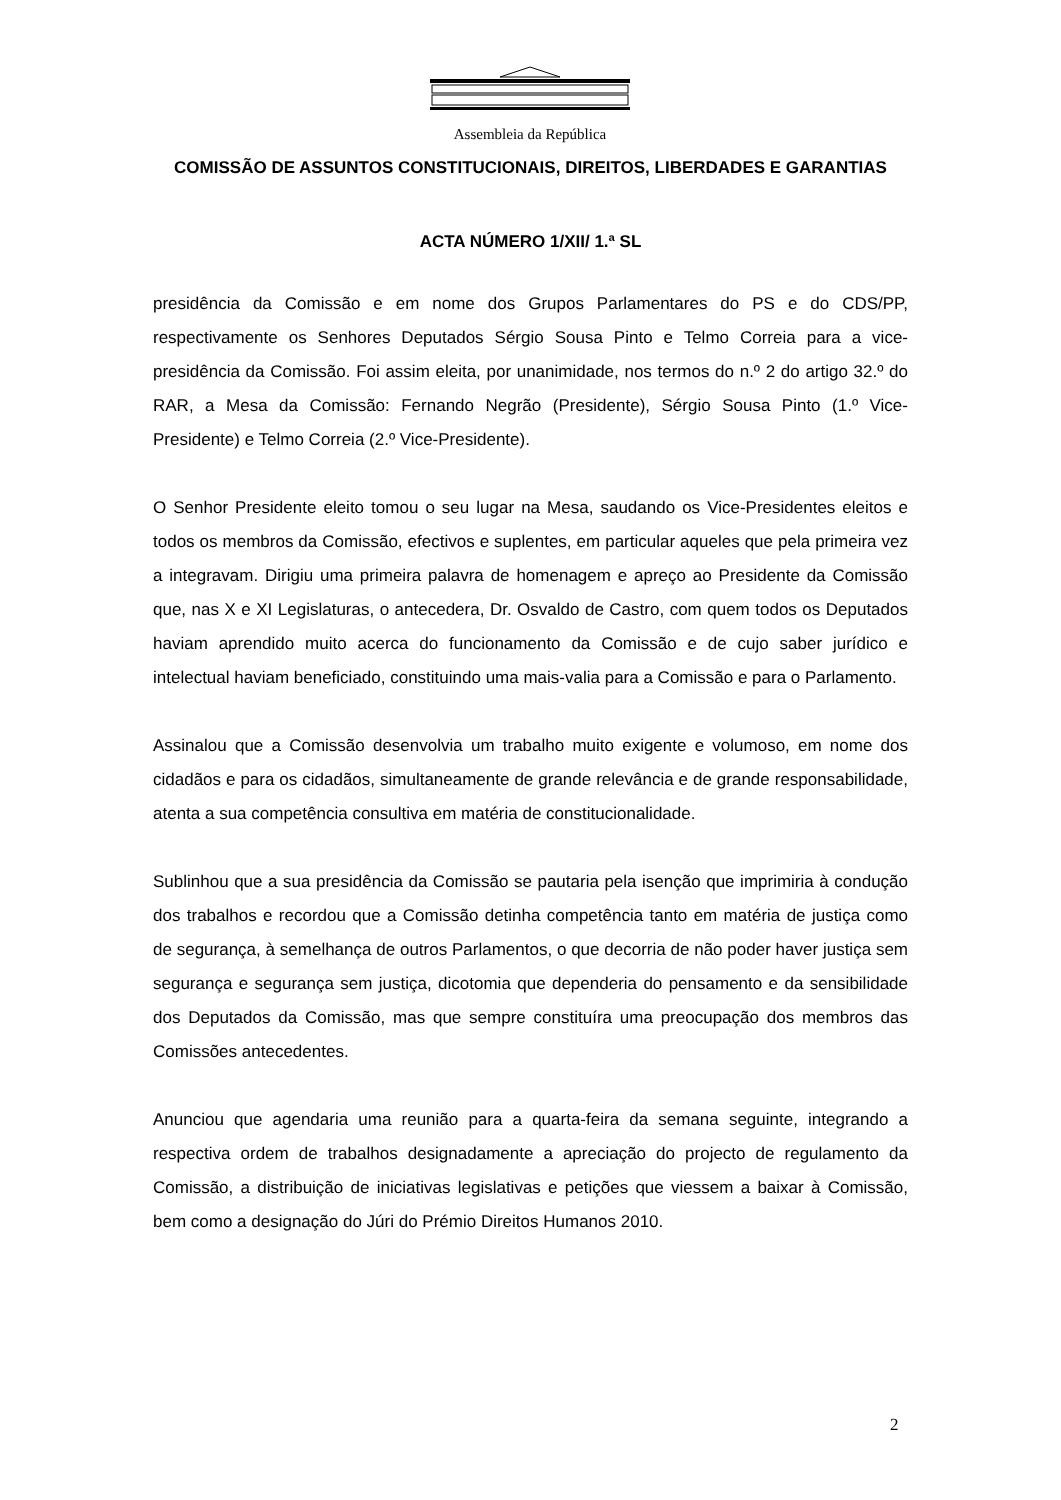Assembleia da República
COMISSÃO DE ASSUNTOS CONSTITUCIONAIS, DIREITOS, LIBERDADES E GARANTIAS
ACTA NÚMERO 1/XII/ 1.ª SL
presidência da Comissão e em nome dos Grupos Parlamentares do PS e do CDS/PP, respectivamente os Senhores Deputados Sérgio Sousa Pinto e Telmo Correia para a vice-presidência da Comissão. Foi assim eleita, por unanimidade, nos termos do n.º 2 do artigo 32.º do RAR, a Mesa da Comissão: Fernando Negrão (Presidente), Sérgio Sousa Pinto (1.º Vice-Presidente) e Telmo Correia (2.º Vice-Presidente).
O Senhor Presidente eleito tomou o seu lugar na Mesa, saudando os Vice-Presidentes eleitos e todos os membros da Comissão, efectivos e suplentes, em particular aqueles que pela primeira vez a integravam. Dirigiu uma primeira palavra de homenagem e apreço ao Presidente da Comissão que, nas X e XI Legislaturas, o antecedera, Dr. Osvaldo de Castro, com quem todos os Deputados haviam aprendido muito acerca do funcionamento da Comissão e de cujo saber jurídico e intelectual haviam beneficiado, constituindo uma mais-valia para a Comissão e para o Parlamento.
Assinalou que a Comissão desenvolvia um trabalho muito exigente e volumoso, em nome dos cidadãos e para os cidadãos, simultaneamente de grande relevância e de grande responsabilidade, atenta a sua competência consultiva em matéria de constitucionalidade.
Sublinhou que a sua presidência da Comissão se pautaria pela isenção que imprimiria à condução dos trabalhos e recordou que a Comissão detinha competência tanto em matéria de justiça como de segurança, à semelhança de outros Parlamentos, o que decorria de não poder haver justiça sem segurança e segurança sem justiça, dicotomia que dependeria do pensamento e da sensibilidade dos Deputados da Comissão, mas que sempre constituíra uma preocupação dos membros das Comissões antecedentes.
Anunciou que agendaria uma reunião para a quarta-feira da semana seguinte, integrando a respectiva ordem de trabalhos designadamente a apreciação do projecto de regulamento da Comissão, a distribuição de iniciativas legislativas e petições que viessem a baixar à Comissão, bem como a designação do Júri do Prémio Direitos Humanos 2010.
2